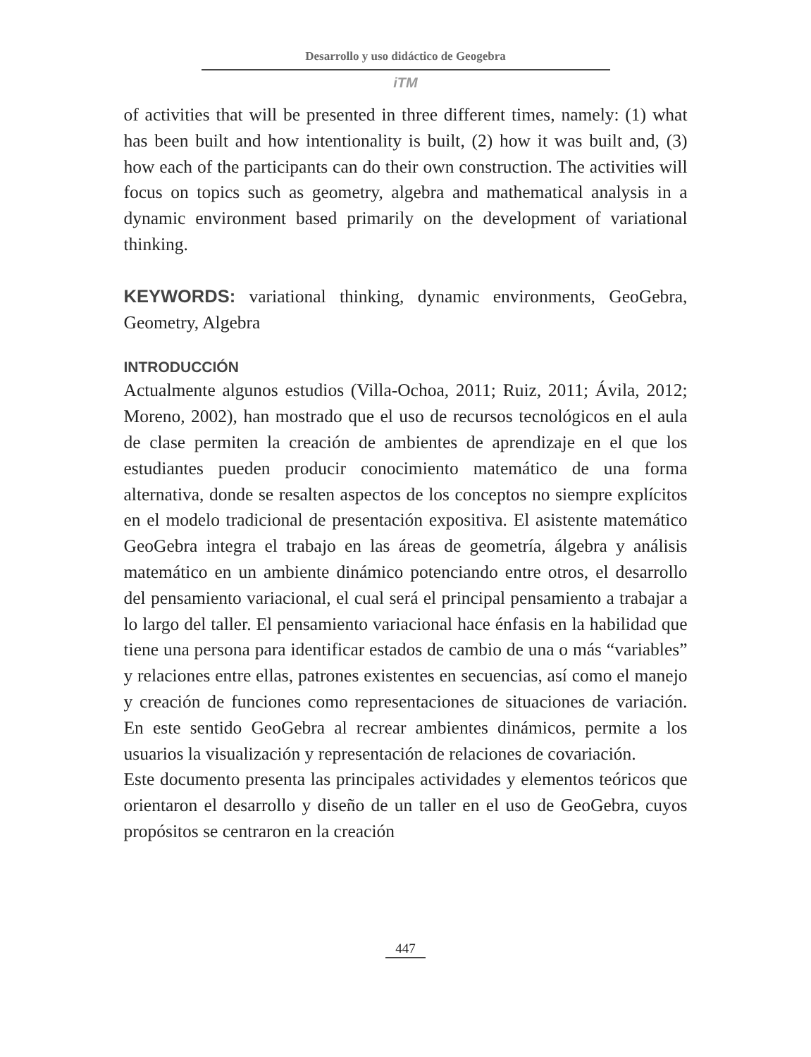Desarrollo y uso didáctico de Geogebra
iTM
of activities that will be presented in three different times, namely: (1) what has been built and how intentionality is built, (2) how it was built and, (3) how each of the participants can do their own construction. The activities will focus on topics such as geometry, algebra and mathematical analysis in a dynamic environment based primarily on the development of variational thinking.
KEYWORDS: variational thinking, dynamic environments, GeoGebra, Geometry, Algebra
INTRODUCCIÓN
Actualmente algunos estudios (Villa-Ochoa, 2011; Ruiz, 2011; Ávila, 2012; Moreno, 2002), han mostrado que el uso de recursos tecnológicos en el aula de clase permiten la creación de ambientes de aprendizaje en el que los estudiantes pueden producir conocimiento matemático de una forma alternativa, donde se resalten aspectos de los conceptos no siempre explícitos en el modelo tradicional de presentación expositiva. El asistente matemático GeoGebra integra el trabajo en las áreas de geometría, álgebra y análisis matemático en un ambiente dinámico potenciando entre otros, el desarrollo del pensamiento variacional, el cual será el principal pensamiento a trabajar a lo largo del taller. El pensamiento variacional hace énfasis en la habilidad que tiene una persona para identificar estados de cambio de una o más “variables” y relaciones entre ellas, patrones existentes en secuencias, así como el manejo y creación de funciones como representaciones de situaciones de variación. En este sentido GeoGebra al recrear ambientes dinámicos, permite a los usuarios la visualización y representación de relaciones de covariación.
Este documento presenta las principales actividades y elementos teóricos que orientaron el desarrollo y diseño de un taller en el uso de GeoGebra, cuyos propósitos se centraron en la creación
447